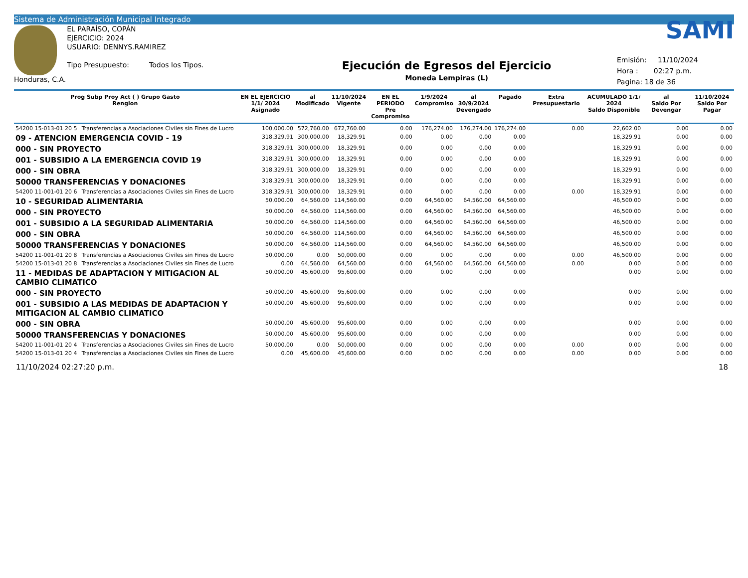Sistema de Administración Municipal Integrado
Honduras, C.A.
EL PARAÍSO, COPÁN
EJERCICIO: 2024
USUARIO: DENNYS.RAMIREZ
Tipo Presupuesto: Todos los Tipos.
Ejecución de Egresos del Ejercicio
Moneda Lempiras (L)
SAMI
Emisión: 11/10/2024
Hora : 02:27 p.m.
Pagina: 18 de 36
| Prog Subp Proy Act ( ) Grupo Gasto Renglon | | EN EL EJERCICIO 1/1/ 2024 Asignado | al Modificado | 11/10/2024 Vigente | EN EL PERIODO Pre Compromiso | 1/9/2024 Compromiso | al 30/9/2024 Devengado | Pagado | Extra Presupuestario | ACUMULADO 1/1/ 2024 Saldo Disponible | al Saldo Por Devengar | 11/10/2024 Saldo Por Pagar |
| --- | --- | --- | --- | --- | --- | --- | --- | --- | --- | --- | --- | --- |
| 54200 15-013-01 20 5 | Transferencias a Asociaciones Civiles sin Fines de Lucro | 100,000.00 | 572,760.00 | 672,760.00 | 0.00 | 176,274.00 | 176,274.00 | 176,274.00 | 0.00 | 22,602.00 | 0.00 | 0.00 |
| 09 - ATENCION EMERGENCIA COVID - 19 | | 318,329.91 | 300,000.00 | 18,329.91 | 0.00 | 0.00 | 0.00 | 0.00 | | 18,329.91 | 0.00 | 0.00 |
| 000 - SIN PROYECTO | | 318,329.91 | 300,000.00 | 18,329.91 | 0.00 | 0.00 | 0.00 | 0.00 | | 18,329.91 | 0.00 | 0.00 |
| 001 - SUBSIDIO A LA EMERGENCIA COVID 19 | | 318,329.91 | 300,000.00 | 18,329.91 | 0.00 | 0.00 | 0.00 | 0.00 | | 18,329.91 | 0.00 | 0.00 |
| 000 - SIN OBRA | | 318,329.91 | 300,000.00 | 18,329.91 | 0.00 | 0.00 | 0.00 | 0.00 | | 18,329.91 | 0.00 | 0.00 |
| 50000 TRANSFERENCIAS Y DONACIONES | | 318,329.91 | 300,000.00 | 18,329.91 | 0.00 | 0.00 | 0.00 | 0.00 | | 18,329.91 | 0.00 | 0.00 |
| 54200 11-001-01 20 6 | Transferencias a Asociaciones Civiles sin Fines de Lucro | 318,329.91 | 300,000.00 | 18,329.91 | 0.00 | 0.00 | 0.00 | 0.00 | 0.00 | 18,329.91 | 0.00 | 0.00 |
| 10 - SEGURIDAD ALIMENTARIA | | 50,000.00 | 64,560.00 | 114,560.00 | 0.00 | 64,560.00 | 64,560.00 | 64,560.00 | | 46,500.00 | 0.00 | 0.00 |
| 000 - SIN PROYECTO | | 50,000.00 | 64,560.00 | 114,560.00 | 0.00 | 64,560.00 | 64,560.00 | 64,560.00 | | 46,500.00 | 0.00 | 0.00 |
| 001 - SUBSIDIO A LA SEGURIDAD ALIMENTARIA | | 50,000.00 | 64,560.00 | 114,560.00 | 0.00 | 64,560.00 | 64,560.00 | 64,560.00 | | 46,500.00 | 0.00 | 0.00 |
| 000 - SIN OBRA | | 50,000.00 | 64,560.00 | 114,560.00 | 0.00 | 64,560.00 | 64,560.00 | 64,560.00 | | 46,500.00 | 0.00 | 0.00 |
| 50000 TRANSFERENCIAS Y DONACIONES | | 50,000.00 | 64,560.00 | 114,560.00 | 0.00 | 64,560.00 | 64,560.00 | 64,560.00 | | 46,500.00 | 0.00 | 0.00 |
| 54200 11-001-01 20 8 | Transferencias a Asociaciones Civiles sin Fines de Lucro | 50,000.00 | 0.00 | 50,000.00 | 0.00 | 0.00 | 0.00 | 0.00 | 0.00 | 46,500.00 | 0.00 | 0.00 |
| 54200 15-013-01 20 8 | Transferencias a Asociaciones Civiles sin Fines de Lucro | 0.00 | 64,560.00 | 64,560.00 | 0.00 | 64,560.00 | 64,560.00 | 64,560.00 | 0.00 | 0.00 | 0.00 | 0.00 |
| 11 - MEDIDAS DE ADAPTACION Y MITIGACION AL CAMBIO CLIMATICO | | 50,000.00 | 45,600.00 | 95,600.00 | 0.00 | 0.00 | 0.00 | 0.00 | | 0.00 | 0.00 | 0.00 |
| 000 - SIN PROYECTO | | 50,000.00 | 45,600.00 | 95,600.00 | 0.00 | 0.00 | 0.00 | 0.00 | | 0.00 | 0.00 | 0.00 |
| 001 - SUBSIDIO A LAS MEDIDAS DE ADAPTACION Y MITIGACION AL CAMBIO CLIMATICO | | 50,000.00 | 45,600.00 | 95,600.00 | 0.00 | 0.00 | 0.00 | 0.00 | | 0.00 | 0.00 | 0.00 |
| 000 - SIN OBRA | | 50,000.00 | 45,600.00 | 95,600.00 | 0.00 | 0.00 | 0.00 | 0.00 | | 0.00 | 0.00 | 0.00 |
| 50000 TRANSFERENCIAS Y DONACIONES | | 50,000.00 | 45,600.00 | 95,600.00 | 0.00 | 0.00 | 0.00 | 0.00 | | 0.00 | 0.00 | 0.00 |
| 54200 11-001-01 20 4 | Transferencias a Asociaciones Civiles sin Fines de Lucro | 50,000.00 | 0.00 | 50,000.00 | 0.00 | 0.00 | 0.00 | 0.00 | 0.00 | 0.00 | 0.00 | 0.00 |
| 54200 15-013-01 20 4 | Transferencias a Asociaciones Civiles sin Fines de Lucro | 0.00 | 45,600.00 | 45,600.00 | 0.00 | 0.00 | 0.00 | 0.00 | 0.00 | 0.00 | 0.00 | 0.00 |
11/10/2024 02:27:20 p.m. 18